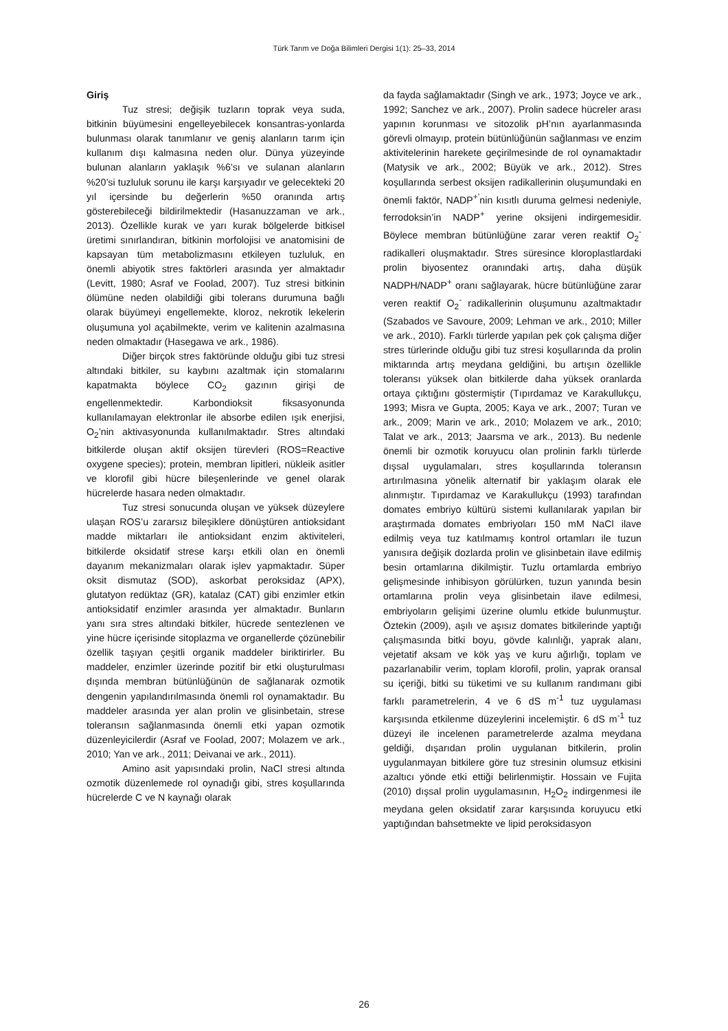Türk Tarım ve Doğa Bilimleri Dergisi 1(1): 25–33, 2014
Giriş
Tuz stresi; değişik tuzların toprak veya suda, bitkinin büyümesini engelleyebilecek konsantras-yonlarda bulunması olarak tanımlanır ve geniş alanların tarım için kullanım dışı kalmasına neden olur. Dünya yüzeyinde bulunan alanların yaklaşık %6’sı ve sulanan alanların %20’si tuzluluk sorunu ile karşı karşıyadır ve gelecekteki 20 yıl içersinde bu değerlerin %50 oranında artış gösterebileceği bildirilmektedir (Hasanuzzaman ve ark., 2013). Özellikle kurak ve yarı kurak bölgelerde bitkisel üretimi sınırlandıran, bitkinin morfolojisi ve anatomisini de kapsayan tüm metabolizmasını etkileyen tuzluluk, en önemli abiyotik stres faktörleri arasında yer almaktadır (Levitt, 1980; Asraf ve Foolad, 2007). Tuz stresi bitkinin ölümüne neden olabildiği gibi tolerans durumuna bağlı olarak büyümeyi engellemekte, kloroz, nekrotik lekelerin oluşumuna yol açabilmekte, verim ve kalitenin azalmasına neden olmaktadır (Hasegawa ve ark., 1986).
Diğer birçok stres faktöründe olduğu gibi tuz stresi altındaki bitkiler, su kaybını azaltmak için stomalarını kapatmakta böylece CO<sub>2</sub> gazının girişi de engellenmektedir. Karbondioksit fiksasyonunda kullanılamayan elektronlar ile absorbe edilen ışık enerjisi, O<sub>2</sub>’nin aktivasyonunda kullanılmaktadır. Stres altındaki bitkilerde oluşan aktif oksijen türevleri (ROS=Reactive oxygene species); protein, membran lipitleri, nükleik asitler ve klorofil gibi hücre bileşenlerinde ve genel olarak hücrelerde hasara neden olmaktadır.
Tuz stresi sonucunda oluşan ve yüksek düzeylere ulaşan ROS’u zararsız bileşiklere dönüştüren antioksidant madde miktarları ile antioksidant enzim aktiviteleri, bitkilerde oksidatif strese karşı etkili olan en önemli dayanım mekanizmaları olarak işlev yapmaktadır. Süper oksit dismutaz (SOD), askorbat peroksidaz (APX), glutatyon redüktaz (GR), katalaz (CAT) gibi enzimler etkin antioksidatif enzimler arasında yer almaktadır. Bunların yanı sıra stres altındaki bitkiler, hücrede sentezlenen ve yine hücre içerisinde sitoplazma ve organellerde çözünebilir özellik taşıyan çeşitli organik maddeler biriktirirler. Bu maddeler, enzimler üzerinde pozitif bir etki oluşturulması dışında membran bütünlüğünün de sağlanarak ozmotik dengenin yapılandırılmasında önemli rol oynamaktadır. Bu maddeler arasında yer alan prolin ve glisinbetain, strese toleransın sağlanmasında önemli etki yapan ozmotik düzenleyicilerdir (Asraf ve Foolad, 2007; Molazem ve ark., 2010; Yan ve ark., 2011; Deivanai ve ark., 2011).
Amino asit yapısındaki prolin, NaCl stresi altında ozmotik düzenlemede rol oynadığı gibi, stres koşullarında hücrelerde C ve N kaynağı olarak
da fayda sağlamaktadır (Singh ve ark., 1973; Joyce ve ark., 1992; Sanchez ve ark., 2007). Prolin sadece hücreler arası yapının korunması ve sitozolik pH’nın ayarlanmasında görevli olmayıp, protein bütünlüğünün sağlanması ve enzim aktivitelerinin harekete geçirilmesinde de rol oynamaktadır (Matysik ve ark., 2002; Büyük ve ark., 2012). Stres koşullarında serbest oksijen radikallerinin oluşumundaki en önemli faktör, NADP<sup>+’</sup>nin kısıtlı duruma gelmesi nedeniyle, ferrodoksin’in NADP<sup>+</sup> yerine oksijeni indirgemesidir. Böylece membran bütünlüğüne zarar veren reaktif O<sub>2</sub><sup>-</sup> radikalleri oluşmaktadır. Stres süresince kloroplastlardaki prolin biyosentez oranındaki artış, daha düşük NADPH/NADP<sup>+</sup> oranı sağlayarak, hücre bütünlüğüne zarar veren reaktif O<sub>2</sub><sup>-</sup> radikallerinin oluşumunu azaltmaktadır (Szabados ve Savoure, 2009; Lehman ve ark., 2010; Miller ve ark., 2010). Farklı türlerde yapılan pek çok çalışma diğer stres türlerinde olduğu gibi tuz stresi koşullarında da prolin miktarında artış meydana geldiğini, bu artışın özellikle toleransı yüksek olan bitkilerde daha yüksek oranlarda ortaya çıktığını göstermiştir (Tıpırdamaz ve Karakullukçu, 1993; Misra ve Gupta, 2005; Kaya ve ark., 2007; Turan ve ark., 2009; Marin ve ark., 2010; Molazem ve ark., 2010; Talat ve ark., 2013; Jaarsma ve ark., 2013). Bu nedenle önemli bir ozmotik koruyucu olan prolinin farklı türlerde dışsal uygulamaları, stres koşullarında toleransın artırılmasına yönelik alternatif bir yaklaşım olarak ele alınmıştır. Tıpırdamaz ve Karakullukçu (1993) tarafından domates embriyo kültürü sistemi kullanılarak yapılan bir araştırmada domates embriyoları 150 mM NaCl ilave edilmiş veya tuz katılmamış kontrol ortamları ile tuzun yanısıra değişik dozlarda prolin ve glisinbetain ilave edilmiş besin ortamlarına dikilmiştir. Tuzlu ortamlarda embriyo gelişmesinde inhibisyon görülürken, tuzun yanında besin ortamlarına prolin veya glisinbetain ilave edilmesi, embriyoların gelişimi üzerine olumlu etkide bulunmuştur. Öztekin (2009), aşılı ve aşısız domates bitkilerinde yaptığı çalışmasında bitki boyu, gövde kalınlığı, yaprak alanı, vejetatif aksam ve kök yaş ve kuru ağırlığı, toplam ve pazarlanabilir verim, toplam klorofil, prolin, yaprak oransal su içeriği, bitki su tüketimi ve su kullanım randımanı gibi farklı parametrelerin, 4 ve 6 dS m<sup>-1</sup> tuz uygulaması karşısında etkilenme düzeylerini incelemiştir. 6 dS m<sup>-1</sup> tuz düzeyi ile incelenen parametrelerde azalma meydana geldiği, dışarıdan prolin uygulanan bitkilerin, prolin uygulanmayan bitkilere göre tuz stresinin olumsuz etkisini azaltıcı yönde etki ettiği belirlenmiştir. Hossain ve Fujita (2010) dışsal prolin uygulamasının, H<sub>2</sub>O<sub>2</sub> indirgenmesi ile meydana gelen oksidatif zarar karşısında koruyucu etki yaptığından bahsetmekte ve lipid peroksidasyon
26